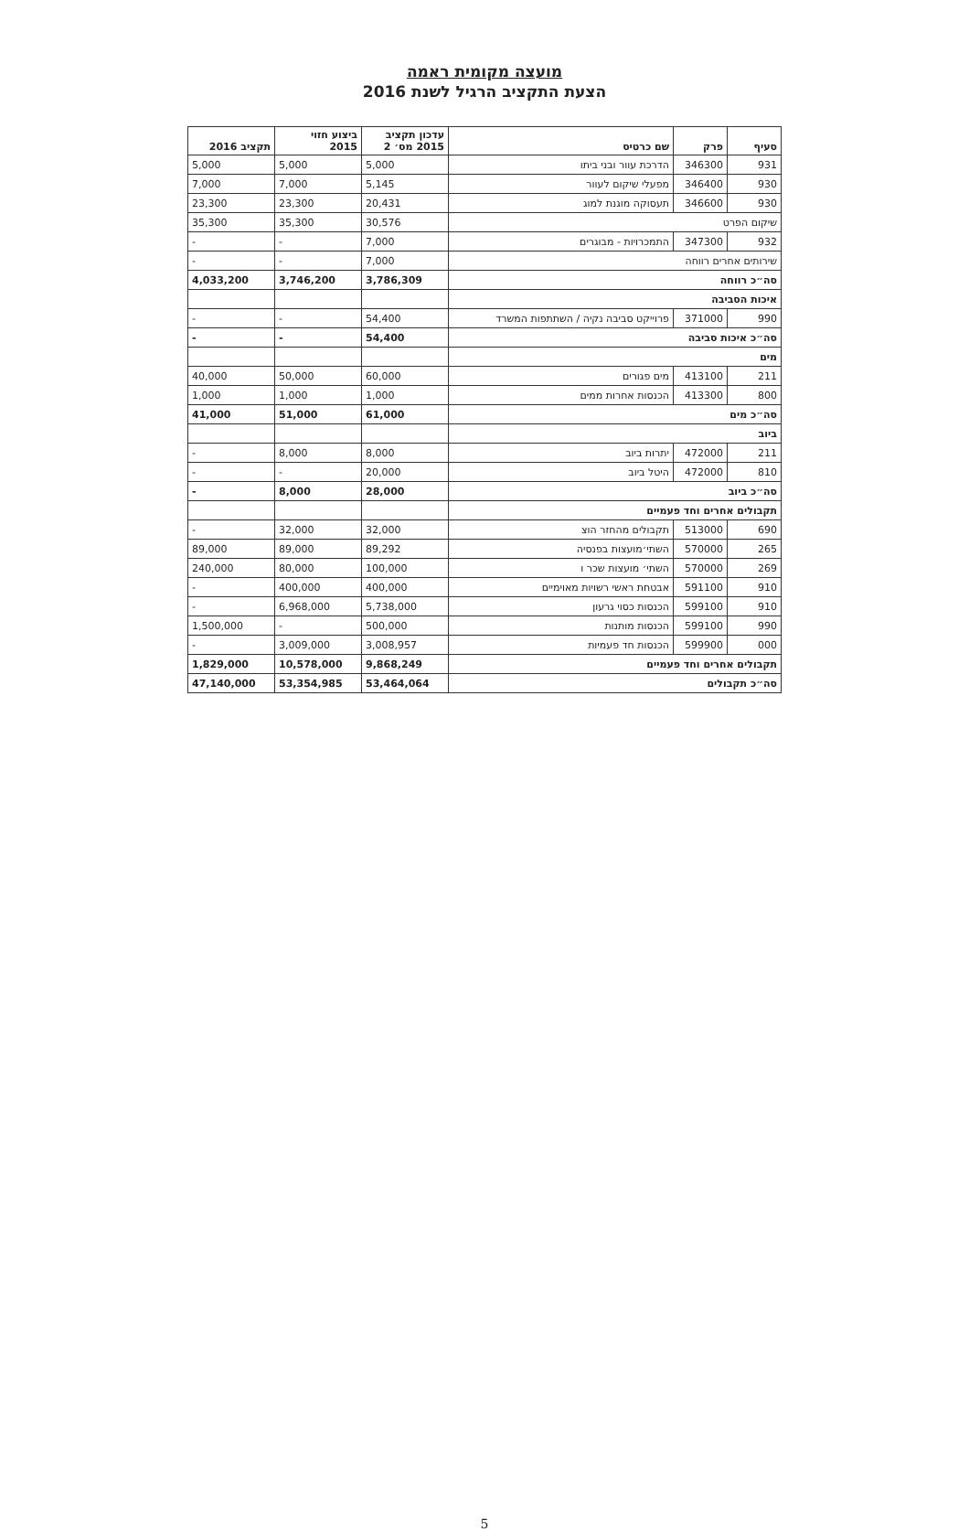מועצה מקומית ראמה
הצעת התקציב הרגיל לשנת 2016
| סעיף | פרק | שם כרטיס | עדכון תקציב 2015 מס׳ 2 | ביצוע חזוי 2015 | תקציב 2016 |
| --- | --- | --- | --- | --- | --- |
| 931 | 346300 | הדרכת עוור ובני ביתו | 5,000 | 5,000 | 5,000 |
| 930 | 346400 | מפעלי שיקום לעוור | 5,145 | 7,000 | 7,000 |
| 930 | 346600 | תעסוקה מוגנת למוג | 20,431 | 23,300 | 23,300 |
| שיקום הפרט | | | 30,576 | 35,300 | 35,300 |
| 932 | 347300 | התמכרויות - מבוגרים | 7,000 | - | - |
| שירותים אחרים רווחה | | | 7,000 | - | - |
| סה״כ רווחה | | | 3,786,309 | 3,746,200 | 4,033,200 |
| איכות הסביבה | | | | | |
| 990 | 371000 | פרוייקט סביבה נקיה / השתתפות המשרד | 54,400 | - | - |
| סה״כ איכות סביבה | | | 54,400 | - | - |
| מים | | | | | |
| 211 | 413100 | מים פגורים | 60,000 | 50,000 | 40,000 |
| 800 | 413300 | הכנסות אחרות ממים | 1,000 | 1,000 | 1,000 |
| סה״כ מים | | | 61,000 | 51,000 | 41,000 |
| ביוב | | | | | |
| 211 | 472000 | יתרות ביוב | 8,000 | 8,000 | - |
| 810 | 472000 | היטל ביוב | 20,000 | - | - |
| סה״כ ביוב | | | 28,000 | 8,000 | - |
| תקבולים אחרים וחד פעמיים | | | | | |
| 690 | 513000 | תקבולים מהחזר הוצ | 32,000 | 32,000 | - |
| 265 | 570000 | השתי׳מועצות בפנסיה | 89,292 | 89,000 | 89,000 |
| 269 | 570000 | השתי׳ מועצות שכר ו | 100,000 | 80,000 | 240,000 |
| 910 | 591100 | אבטחת ראשי רשויות מאוימיים | 400,000 | 400,000 | - |
| 910 | 599100 | הכנסות כסוי גרעון | 5,738,000 | 6,968,000 | - |
| 990 | 599100 | הכנסות מותנות | 500,000 | - | 1,500,000 |
| 000 | 599900 | הכנסות חד פעמיות | 3,008,957 | 3,009,000 | - |
| תקבולים אחרים וחד פעמיים | | | 9,868,249 | 10,578,000 | 1,829,000 |
| סה״כ תקבולים | | | 53,464,064 | 53,354,985 | 47,140,000 |
5